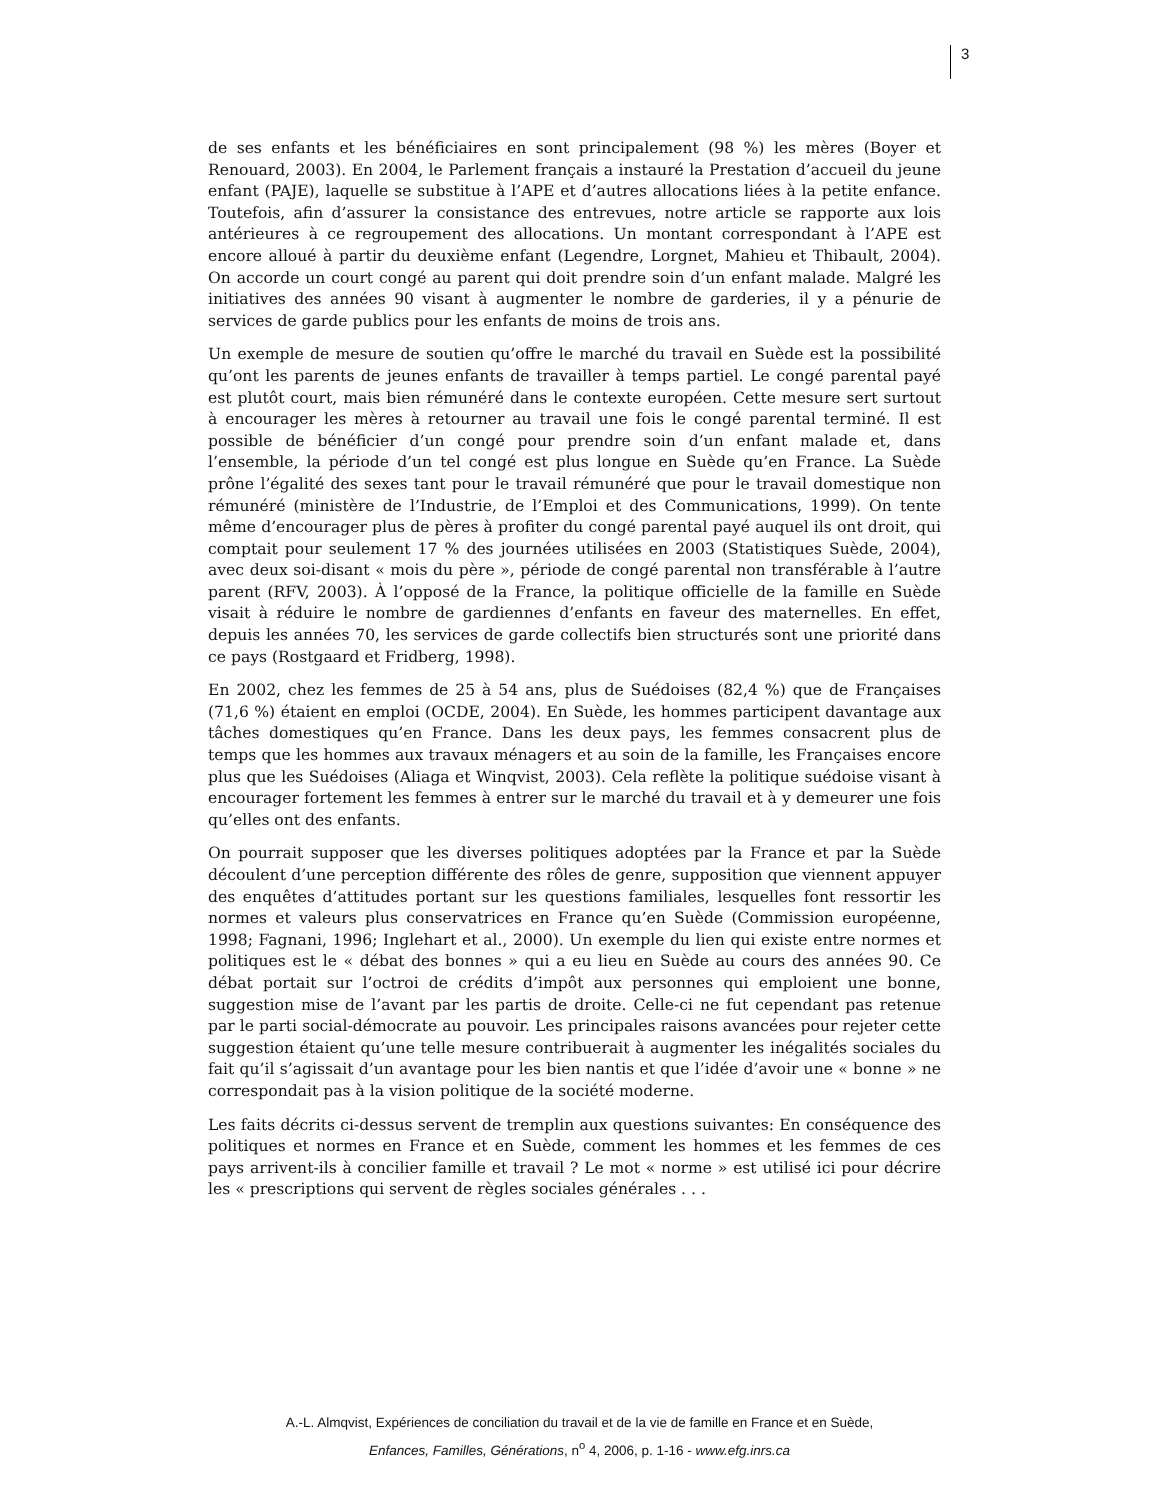3
de ses enfants et les bénéficiaires en sont principalement (98 %) les mères (Boyer et Renouard, 2003). En 2004, le Parlement français a instauré la Prestation d’accueil du jeune enfant (PAJE), laquelle se substitue à l’APE et d’autres allocations liées à la petite enfance. Toutefois, afin d’assurer la consistance des entrevues, notre article se rapporte aux lois antérieures à ce regroupement des allocations. Un montant correspondant à l’APE est encore alloué à partir du deuxième enfant (Legendre, Lorgnet, Mahieu et Thibault, 2004). On accorde un court congé au parent qui doit prendre soin d’un enfant malade. Malgré les initiatives des années 90 visant à augmenter le nombre de garderies, il y a pénurie de services de garde publics pour les enfants de moins de trois ans.
Un exemple de mesure de soutien qu’offre le marché du travail en Suède est la possibilité qu’ont les parents de jeunes enfants de travailler à temps partiel. Le congé parental payé est plutôt court, mais bien rémunéré dans le contexte européen. Cette mesure sert surtout à encourager les mères à retourner au travail une fois le congé parental terminé. Il est possible de bénéficier d’un congé pour prendre soin d’un enfant malade et, dans l’ensemble, la période d’un tel congé est plus longue en Suède qu’en France. La Suède prône l’égalité des sexes tant pour le travail rémunéré que pour le travail domestique non rémunéré (ministère de l’Industrie, de l’Emploi et des Communications, 1999). On tente même d’encourager plus de pères à profiter du congé parental payé auquel ils ont droit, qui comptait pour seulement 17 % des journées utilisées en 2003 (Statistiques Suède, 2004), avec deux soi-disant « mois du père », période de congé parental non transférable à l’autre parent (RFV, 2003). À l’opposé de la France, la politique officielle de la famille en Suède visait à réduire le nombre de gardiennes d’enfants en faveur des maternelles. En effet, depuis les années 70, les services de garde collectifs bien structurés sont une priorité dans ce pays (Rostgaard et Fridberg, 1998).
En 2002, chez les femmes de 25 à 54 ans, plus de Suédoises (82,4 %) que de Françaises (71,6 %) étaient en emploi (OCDE, 2004). En Suède, les hommes participent davantage aux tâches domestiques qu’en France. Dans les deux pays, les femmes consacrent plus de temps que les hommes aux travaux ménagers et au soin de la famille, les Françaises encore plus que les Suédoises (Aliaga et Winqvist, 2003). Cela reflète la politique suédoise visant à encourager fortement les femmes à entrer sur le marché du travail et à y demeurer une fois qu’elles ont des enfants.
On pourrait supposer que les diverses politiques adoptées par la France et par la Suède découlent d’une perception différente des rôles de genre, supposition que viennent appuyer des enquêtes d’attitudes portant sur les questions familiales, lesquelles font ressortir les normes et valeurs plus conservatrices en France qu’en Suède (Commission européenne, 1998; Fagnani, 1996; Inglehart et al., 2000). Un exemple du lien qui existe entre normes et politiques est le « débat des bonnes » qui a eu lieu en Suède au cours des années 90. Ce débat portait sur l’octroi de crédits d’impôt aux personnes qui emploient une bonne, suggestion mise de l’avant par les partis de droite. Celle-ci ne fut cependant pas retenue par le parti social-démocrate au pouvoir. Les principales raisons avancées pour rejeter cette suggestion étaient qu’une telle mesure contribuerait à augmenter les inégalités sociales du fait qu’il s’agissait d’un avantage pour les bien nantis et que l’idée d’avoir une « bonne » ne correspondait pas à la vision politique de la société moderne.
Les faits décrits ci-dessus servent de tremplin aux questions suivantes: En conséquence des politiques et normes en France et en Suède, comment les hommes et les femmes de ces pays arrivent-ils à concilier famille et travail ? Le mot « norme » est utilisé ici pour décrire les « prescriptions qui servent de règles sociales générales . . .
A.-L. Almqvist, Expériences de conciliation du travail et de la vie de famille en France et en Suède,
Enfances, Familles, Générations, n<sup>o</sup> 4, 2006, p. 1-16 - www.efg.inrs.ca